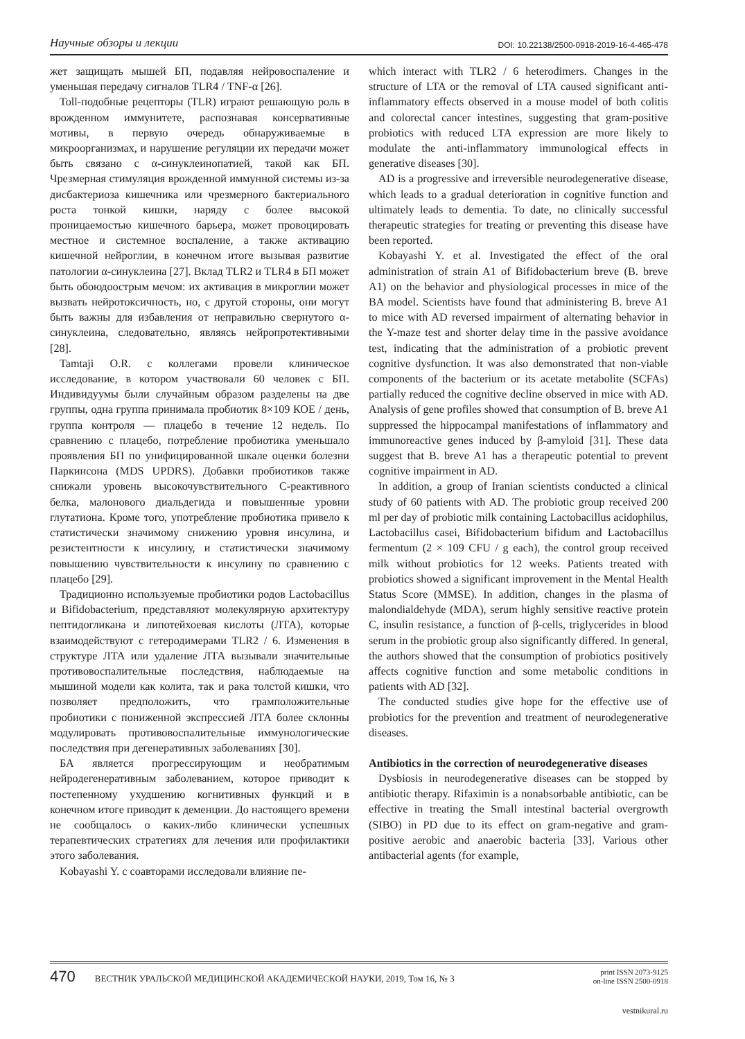Научные обзоры и лекции DOI: 10.22138/2500-0918-2019-16-4-465-478
жет защищать мышей БП, подавляя нейровоспаление и уменьшая передачу сигналов TLR4 / TNF-α [26].
Toll-подобные рецепторы (TLR) играют решающую роль в врожденном иммунитете, распознавая консервативные мотивы, в первую очередь обнаруживаемые в микроорганизмах, и нарушение регуляции их передачи может быть связано с α-синуклеинопатией, такой как БП. Чрезмерная стимуляция врожденной иммунной системы из-за дисбактериоза кишечника или чрезмерного бактериального роста тонкой кишки, наряду с более высокой проницаемостью кишечного барьера, может провоцировать местное и системное воспаление, а также активацию кишечной нейроглии, в конечном итоге вызывая развитие патологии α-синуклеина [27]. Вклад TLR2 и TLR4 в БП может быть обоюдоострым мечом: их активация в микроглии может вызвать нейротоксичность, но, с другой стороны, они могут быть важны для избавления от неправильно свернутого α-синуклеина, следовательно, являясь нейропротективными [28].
Tamtaji O.R. с коллегами провели клиническое исследование, в котором участвовали 60 человек с БП. Индивидуумы были случайным образом разделены на две группы, одна группа принимала пробиотик 8×109 КОЕ / день, группа контроля — плацебо в течение 12 недель. По сравнению с плацебо, потребление пробиотика уменьшало проявления БП по унифицированной шкале оценки болезни Паркинсона (MDS UPDRS). Добавки пробиотиков также снижали уровень высокочувствительного С-реактивного белка, малонового диальдегида и повышенные уровни глутатиона. Кроме того, употребление пробиотика привело к статистически значимому снижению уровня инсулина, и резистентности к инсулину, и статистически значимому повышению чувствительности к инсулину по сравнению с плацебо [29].
Традиционно используемые пробиотики родов Lactobacillus и Bifidobacterium, представляют молекулярную архитектуру пептидогликана и липотейхоевая кислоты (ЛТА), которые взаимодействуют с гетеродимерами TLR2 / 6. Изменения в структуре ЛТА или удаление ЛТА вызывали значительные противовоспалительные последствия, наблюдаемые на мышиной модели как колита, так и рака толстой кишки, что позволяет предположить, что грамположительные пробиотики с пониженной экспрессией ЛТА более склонны модулировать противовоспалительные иммунологические последствия при дегенеративных заболеваниях [30].
БА является прогрессирующим и необратимым нейродегенеративным заболеванием, которое приводит к постепенному ухудшению когнитивных функций и в конечном итоге приводит к деменции. До настоящего времени не сообщалось о каких-либо клинически успешных терапевтических стратегиях для лечения или профилактики этого заболевания.
Kobayashi Y. с соавторами исследовали влияние пе-
which interact with TLR2 / 6 heterodimers. Changes in the structure of LTA or the removal of LTA caused significant anti-inflammatory effects observed in a mouse model of both colitis and colorectal cancer intestines, suggesting that gram-positive probiotics with reduced LTA expression are more likely to modulate the anti-inflammatory immunological effects in generative diseases [30].
AD is a progressive and irreversible neurodegenerative disease, which leads to a gradual deterioration in cognitive function and ultimately leads to dementia. To date, no clinically successful therapeutic strategies for treating or preventing this disease have been reported.
Kobayashi Y. et al. Investigated the effect of the oral administration of strain A1 of Bifidobacterium breve (B. breve A1) on the behavior and physiological processes in mice of the BA model. Scientists have found that administering B. breve A1 to mice with AD reversed impairment of alternating behavior in the Y-maze test and shorter delay time in the passive avoidance test, indicating that the administration of a probiotic prevent cognitive dysfunction. It was also demonstrated that non-viable components of the bacterium or its acetate metabolite (SCFAs) partially reduced the cognitive decline observed in mice with AD. Analysis of gene profiles showed that consumption of B. breve A1 suppressed the hippocampal manifestations of inflammatory and immunoreactive genes induced by β-amyloid [31]. These data suggest that B. breve A1 has a therapeutic potential to prevent cognitive impairment in AD.
In addition, a group of Iranian scientists conducted a clinical study of 60 patients with AD. The probiotic group received 200 ml per day of probiotic milk containing Lactobacillus acidophilus, Lactobacillus casei, Bifidobacterium bifidum and Lactobacillus fermentum (2 × 109 CFU / g each), the control group received milk without probiotics for 12 weeks. Patients treated with probiotics showed a significant improvement in the Mental Health Status Score (MMSE). In addition, changes in the plasma of malondialdehyde (MDA), serum highly sensitive reactive protein C, insulin resistance, a function of β-cells, triglycerides in blood serum in the probiotic group also significantly differed. In general, the authors showed that the consumption of probiotics positively affects cognitive function and some metabolic conditions in patients with AD [32].
The conducted studies give hope for the effective use of probiotics for the prevention and treatment of neurodegenerative diseases.
Antibiotics in the correction of neurodegenerative diseases
Dysbiosis in neurodegenerative diseases can be stopped by antibiotic therapy. Rifaximin is a nonabsorbable antibiotic, can be effective in treating the Small intestinal bacterial overgrowth (SIBO) in PD due to its effect on gram-negative and gram-positive aerobic and anaerobic bacteria [33]. Various other antibacterial agents (for example,
470 ВЕСТНИК УРАЛЬСКОЙ МЕДИЦИНСКОЙ АКАДЕМИЧЕСКОЙ НАУКИ, 2019, Том 16, № 3 print ISSN 2073-9125
on-line ISSN 2500-0918
vestnikural.ru